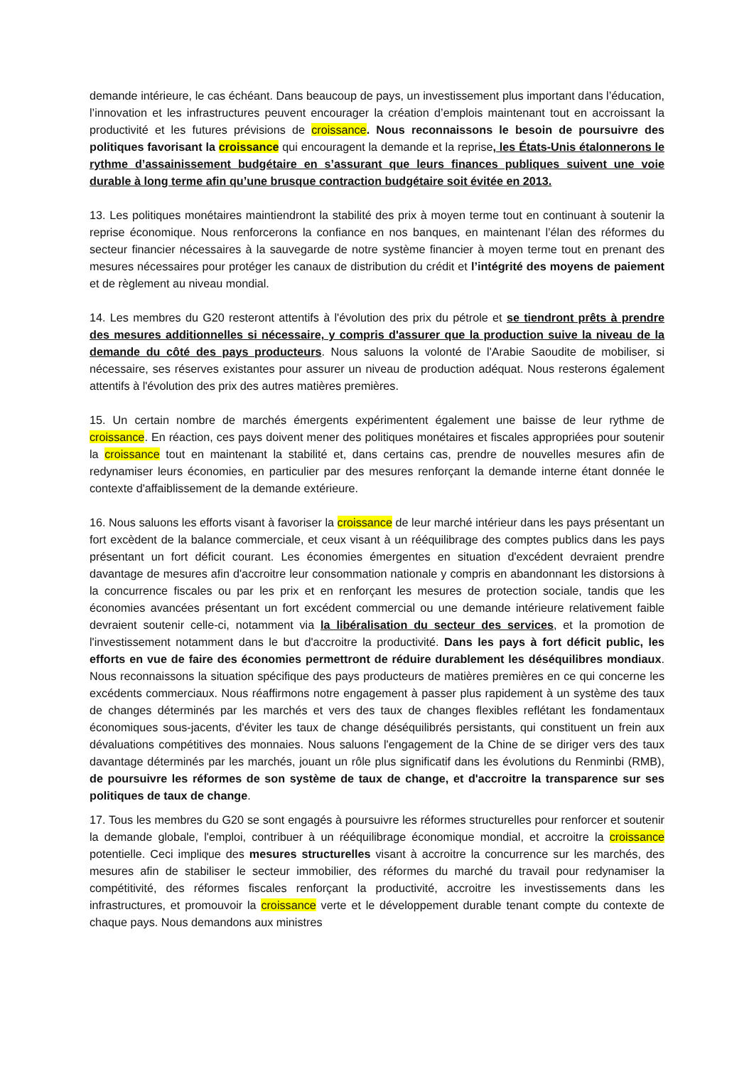demande intérieure, le cas échéant. Dans beaucoup de pays, un investissement plus important dans l’éducation, l’innovation et les infrastructures peuvent encourager la création d’emplois maintenant tout en accroissant la productivité et les futures prévisions de croissance. Nous reconnaissons le besoin de poursuivre des politiques favorisant la croissance qui encouragent la demande et la reprise, les États-Unis étalonnerons le rythme d’assainissement budgétaire en s’assurant que leurs finances publiques suivent une voie durable à long terme afin qu’une brusque contraction budgétaire soit évitée en 2013.
13. Les politiques monétaires maintiendront la stabilité des prix à moyen terme tout en continuant à soutenir la reprise économique. Nous renforcerons la confiance en nos banques, en maintenant l’élan des réformes du secteur financier nécessaires à la sauvegarde de notre système financier à moyen terme tout en prenant des mesures nécessaires pour protéger les canaux de distribution du crédit et l’intégrité des moyens de paiement et de règlement au niveau mondial.
14. Les membres du G20 resteront attentifs à l'évolution des prix du pétrole et se tiendront prêts à prendre des mesures additionnelles si nécessaire, y compris d'assurer que la production suive la niveau de la demande du côté des pays producteurs. Nous saluons la volonté de l'Arabie Saoudite de mobiliser, si nécessaire, ses réserves existantes pour assurer un niveau de production adéquat. Nous resterons également attentifs à l'évolution des prix des autres matières premières.
15. Un certain nombre de marchés émergents expérimentent également une baisse de leur rythme de croissance. En réaction, ces pays doivent mener des politiques monétaires et fiscales appropriées pour soutenir la croissance tout en maintenant la stabilité et, dans certains cas, prendre de nouvelles mesures afin de redynamiser leurs économies, en particulier par des mesures renforçant la demande interne étant donnée le contexte d'affaiblissement de la demande extérieure.
16. Nous saluons les efforts visant à favoriser la croissance de leur marché intérieur dans les pays présentant un fort excèdent de la balance commerciale, et ceux visant à un rééquilibrage des comptes publics dans les pays présentant un fort déficit courant. Les économies émergentes en situation d'excédent devraient prendre davantage de mesures afin d'accroitre leur consommation nationale y compris en abandonnant les distorsions à la concurrence fiscales ou par les prix et en renforçant les mesures de protection sociale, tandis que les économies avancées présentant un fort excédent commercial ou une demande intérieure relativement faible devraient soutenir celle-ci, notamment via la libéralisation du secteur des services, et la promotion de l'investissement notamment dans le but d'accroitre la productivité. Dans les pays à fort déficit public, les efforts en vue de faire des économies permettront de réduire durablement les déséquilibres mondiaux. Nous reconnaissons la situation spécifique des pays producteurs de matières premières en ce qui concerne les excédents commerciaux. Nous réaffirmons notre engagement à passer plus rapidement à un système des taux de changes déterminés par les marchés et vers des taux de changes flexibles reflétant les fondamentaux économiques sous-jacents, d'éviter les taux de change déséquilibrés persistants, qui constituent un frein aux dévaluations compétitives des monnaies. Nous saluons l'engagement de la Chine de se diriger vers des taux davantage déterminés par les marchés, jouant un rôle plus significatif dans les évolutions du Renminbi (RMB), de poursuivre les réformes de son système de taux de change, et d'accroitre la transparence sur ses politiques de taux de change.
17. Tous les membres du G20 se sont engagés à poursuivre les réformes structurelles pour renforcer et soutenir la demande globale, l'emploi, contribuer à un rééquilibrage économique mondial, et accroitre la croissance potentielle. Ceci implique des mesures structurelles visant à accroitre la concurrence sur les marchés, des mesures afin de stabiliser le secteur immobilier, des réformes du marché du travail pour redynamiser la compétitivité, des réformes fiscales renforçant la productivité, accroitre les investissements dans les infrastructures, et promouvoir la croissance verte et le développement durable tenant compte du contexte de chaque pays. Nous demandons aux ministres